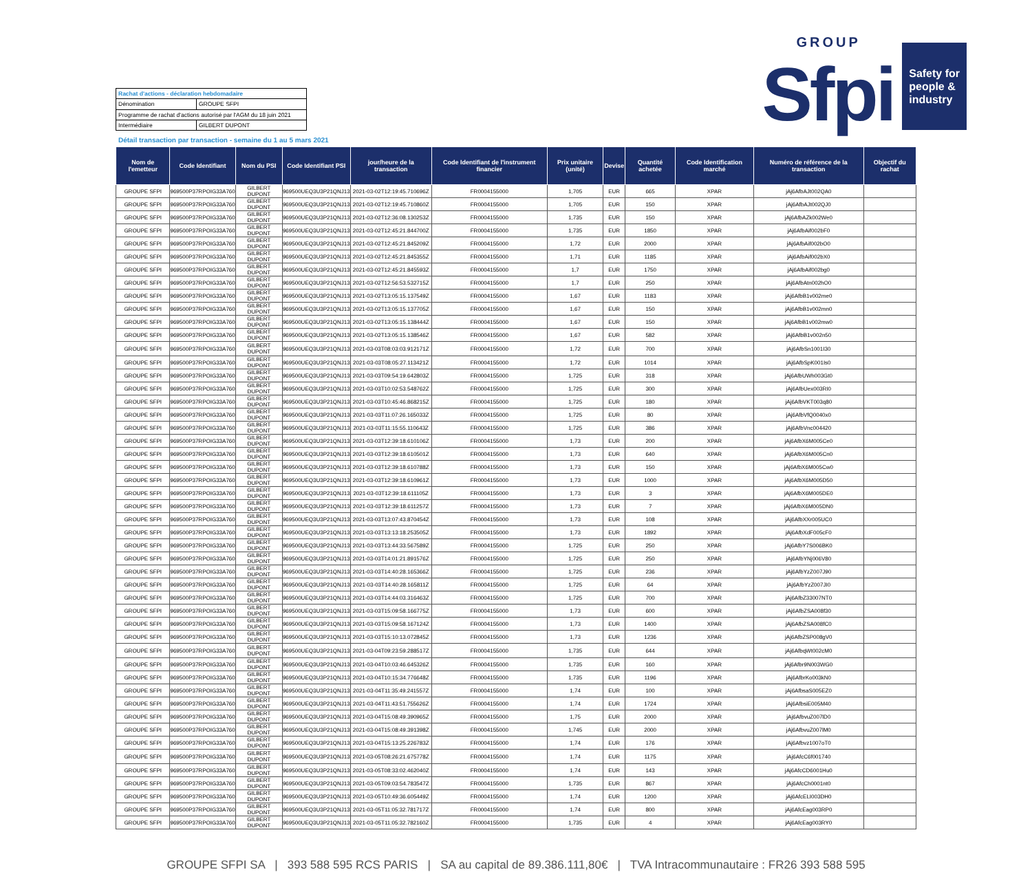| Rachat d'actions - déclaration hebdomadaire | |
| Dénomination | GROUPE SFPI |
| Programme de rachat d'actions autorisé par l'AGM du 18 juin 2021 | |
| Intermédiaire | GILBERT DUPONT |
GROUP
Sfpi
Safety for
people &
industry
Détail transaction par transaction - semaine du 1 au 5 mars 2021
| Nom de l'emetteur | Code Identifiant | Nom du PSI | Code Identifiant PSI | jour/heure de la transaction | Code Identifiant de l'instrument financier | Prix unitaire (unité) | Devise | Quantité achetée | Code Identification marché | Numéro de référence de la transaction | Objectif du rachat |
| --- | --- | --- | --- | --- | --- | --- | --- | --- | --- | --- | --- |
| GROUPE SFPI | 969500P37RPOIG33A760 | GILBERT DUPONT | 969500UEQ3U3P21QNJ13 | 2021-03-02T12:19:45.710696Z | FR0004155000 | 1,705 | EUR | 665 | XPAR | jAj6AfbAJt002QA0 | |
| GROUPE SFPI | 969500P37RPOIG33A760 | GILBERT DUPONT | 969500UEQ3U3P21QNJ13 | 2021-03-02T12:19:45.710860Z | FR0004155000 | 1,705 | EUR | 150 | XPAR | jAj6AfbAJt002QJ0 | |
| GROUPE SFPI | 969500P37RPOIG33A760 | GILBERT DUPONT | 969500UEQ3U3P21QNJ13 | 2021-03-02T12:36:08.130253Z | FR0004155000 | 1,735 | EUR | 150 | XPAR | jAj6AfbAZk002We0 | |
| GROUPE SFPI | 969500P37RPOIG33A760 | GILBERT DUPONT | 969500UEQ3U3P21QNJ13 | 2021-03-02T12:45:21.844700Z | FR0004155000 | 1,735 | EUR | 1850 | XPAR | jAj6AfbAif002bF0 | |
| GROUPE SFPI | 969500P37RPOIG33A760 | GILBERT DUPONT | 969500UEQ3U3P21QNJ13 | 2021-03-02T12:45:21.845209Z | FR0004155000 | 1,72 | EUR | 2000 | XPAR | jAj6AfbAif002bO0 | |
| GROUPE SFPI | 969500P37RPOIG33A760 | GILBERT DUPONT | 969500UEQ3U3P21QNJ13 | 2021-03-02T12:45:21.845355Z | FR0004155000 | 1,71 | EUR | 1185 | XPAR | jAj6AfbAif002bX0 | |
| GROUPE SFPI | 969500P37RPOIG33A760 | GILBERT DUPONT | 969500UEQ3U3P21QNJ13 | 2021-03-02T12:45:21.845593Z | FR0004155000 | 1,7 | EUR | 1750 | XPAR | jAj6AfbAif002bg0 | |
| GROUPE SFPI | 969500P37RPOIG33A760 | GILBERT DUPONT | 969500UEQ3U3P21QNJ13 | 2021-03-02T12:56:53.532715Z | FR0004155000 | 1,7 | EUR | 250 | XPAR | jAj6AfbAtn002hO0 | |
| GROUPE SFPI | 969500P37RPOIG33A760 | GILBERT DUPONT | 969500UEQ3U3P21QNJ13 | 2021-03-02T13:05:15.137549Z | FR0004155000 | 1,67 | EUR | 1183 | XPAR | jAj6AfbB1v002me0 | |
| GROUPE SFPI | 969500P37RPOIG33A760 | GILBERT DUPONT | 969500UEQ3U3P21QNJ13 | 2021-03-02T13:05:15.137705Z | FR0004155000 | 1,67 | EUR | 150 | XPAR | jAj6AfbB1v002mn0 | |
| GROUPE SFPI | 969500P37RPOIG33A760 | GILBERT DUPONT | 969500UEQ3U3P21QNJ13 | 2021-03-02T13:05:15.138444Z | FR0004155000 | 1,67 | EUR | 150 | XPAR | jAj6AfbB1v002mw0 | |
| GROUPE SFPI | 969500P37RPOIG33A760 | GILBERT DUPONT | 969500UEQ3U3P21QNJ13 | 2021-03-02T13:05:15.138546Z | FR0004155000 | 1,67 | EUR | 582 | XPAR | jAj6AfbB1v002n50 | |
| GROUPE SFPI | 969500P37RPOIG33A760 | GILBERT DUPONT | 969500UEQ3U3P21QNJ13 | 2021-03-03T08:03:03.912171Z | FR0004155000 | 1,72 | EUR | 700 | XPAR | jAj6AfbSn1001I30 | |
| GROUPE SFPI | 969500P37RPOIG33A760 | GILBERT DUPONT | 969500UEQ3U3P21QNJ13 | 2021-03-03T08:05:27.113421Z | FR0004155000 | 1,72 | EUR | 1014 | XPAR | jAj6AfbSpK001Is0 | |
| GROUPE SFPI | 969500P37RPOIG33A760 | GILBERT DUPONT | 969500UEQ3U3P21QNJ13 | 2021-03-03T09:54:19.642803Z | FR0004155000 | 1,725 | EUR | 318 | XPAR | jAj6AfbUWh003Gt0 | |
| GROUPE SFPI | 969500P37RPOIG33A760 | GILBERT DUPONT | 969500UEQ3U3P21QNJ13 | 2021-03-03T10:02:53.548762Z | FR0004155000 | 1,725 | EUR | 300 | XPAR | jAj6AfbUex003RI0 | |
| GROUPE SFPI | 969500P37RPOIG33A760 | GILBERT DUPONT | 969500UEQ3U3P21QNJ13 | 2021-03-03T10:45:46.868215Z | FR0004155000 | 1,725 | EUR | 180 | XPAR | jAj6AfbVKT003q80 | |
| GROUPE SFPI | 969500P37RPOIG33A760 | GILBERT DUPONT | 969500UEQ3U3P21QNJ13 | 2021-03-03T11:07:26.165033Z | FR0004155000 | 1,725 | EUR | 80 | XPAR | jAj6AfbVfQ0040x0 | |
| GROUPE SFPI | 969500P37RPOIG33A760 | GILBERT DUPONT | 969500UEQ3U3P21QNJ13 | 2021-03-03T11:15:55.110643Z | FR0004155000 | 1,725 | EUR | 386 | XPAR | jAj6AfbVnc004420 | |
| GROUPE SFPI | 969500P37RPOIG33A760 | GILBERT DUPONT | 969500UEQ3U3P21QNJ13 | 2021-03-03T12:39:18.610106Z | FR0004155000 | 1,73 | EUR | 200 | XPAR | jAj6AfbX6M005Ce0 | |
| GROUPE SFPI | 969500P37RPOIG33A760 | GILBERT DUPONT | 969500UEQ3U3P21QNJ13 | 2021-03-03T12:39:18.610501Z | FR0004155000 | 1,73 | EUR | 640 | XPAR | jAj6AfbX6M005Cn0 | |
| GROUPE SFPI | 969500P37RPOIG33A760 | GILBERT DUPONT | 969500UEQ3U3P21QNJ13 | 2021-03-03T12:39:18.610788Z | FR0004155000 | 1,73 | EUR | 150 | XPAR | jAj6AfbX6M005Cw0 | |
| GROUPE SFPI | 969500P37RPOIG33A760 | GILBERT DUPONT | 969500UEQ3U3P21QNJ13 | 2021-03-03T12:39:18.610961Z | FR0004155000 | 1,73 | EUR | 1000 | XPAR | jAj6AfbX6M005D50 | |
| GROUPE SFPI | 969500P37RPOIG33A760 | GILBERT DUPONT | 969500UEQ3U3P21QNJ13 | 2021-03-03T12:39:18.611105Z | FR0004155000 | 1,73 | EUR | 3 | XPAR | jAj6AfbX6M005DE0 | |
| GROUPE SFPI | 969500P37RPOIG33A760 | GILBERT DUPONT | 969500UEQ3U3P21QNJ13 | 2021-03-03T12:39:18.611257Z | FR0004155000 | 1,73 | EUR | 7 | XPAR | jAj6AfbX6M005DN0 | |
| GROUPE SFPI | 969500P37RPOIG33A760 | GILBERT DUPONT | 969500UEQ3U3P21QNJ13 | 2021-03-03T13:07:43.870454Z | FR0004155000 | 1,73 | EUR | 108 | XPAR | jAj6AfbXXr005UC0 | |
| GROUPE SFPI | 969500P37RPOIG33A760 | GILBERT DUPONT | 969500UEQ3U3P21QNJ13 | 2021-03-03T13:13:18.253505Z | FR0004155000 | 1,73 | EUR | 1892 | XPAR | jAj6AfbXdF005cF0 | |
| GROUPE SFPI | 969500P37RPOIG33A760 | GILBERT DUPONT | 969500UEQ3U3P21QNJ13 | 2021-03-03T13:44:33.567589Z | FR0004155000 | 1,725 | EUR | 250 | XPAR | jAj6AfbY7S006BK0 | |
| GROUPE SFPI | 969500P37RPOIG33A760 | GILBERT DUPONT | 969500UEQ3U3P21QNJ13 | 2021-03-03T14:01:21.891576Z | FR0004155000 | 1,725 | EUR | 250 | XPAR | jAj6AfbYNj006V80 | |
| GROUPE SFPI | 969500P37RPOIG33A760 | GILBERT DUPONT | 969500UEQ3U3P21QNJ13 | 2021-03-03T14:40:28.165366Z | FR0004155000 | 1,725 | EUR | 236 | XPAR | jAj6AfbYzZ007J90 | |
| GROUPE SFPI | 969500P37RPOIG33A760 | GILBERT DUPONT | 969500UEQ3U3P21QNJ13 | 2021-03-03T14:40:28.165811Z | FR0004155000 | 1,725 | EUR | 64 | XPAR | jAj6AfbYzZ007JI0 | |
| GROUPE SFPI | 969500P37RPOIG33A760 | GILBERT DUPONT | 969500UEQ3U3P21QNJ13 | 2021-03-03T14:44:03.316463Z | FR0004155000 | 1,725 | EUR | 700 | XPAR | jAj6AfbZ33007NT0 | |
| GROUPE SFPI | 969500P37RPOIG33A760 | GILBERT DUPONT | 969500UEQ3U3P21QNJ13 | 2021-03-03T15:09:58.166775Z | FR0004155000 | 1,73 | EUR | 600 | XPAR | jAj6AfbZSA008f30 | |
| GROUPE SFPI | 969500P37RPOIG33A760 | GILBERT DUPONT | 969500UEQ3U3P21QNJ13 | 2021-03-03T15:09:58.167124Z | FR0004155000 | 1,73 | EUR | 1400 | XPAR | jAj6AfbZSA008fC0 | |
| GROUPE SFPI | 969500P37RPOIG33A760 | GILBERT DUPONT | 969500UEQ3U3P21QNJ13 | 2021-03-03T15:10:13.072845Z | FR0004155000 | 1,73 | EUR | 1236 | XPAR | jAj6AfbZSP008gV0 | |
| GROUPE SFPI | 969500P37RPOIG33A760 | GILBERT DUPONT | 969500UEQ3U3P21QNJ13 | 2021-03-04T09:23:59.288517Z | FR0004155000 | 1,735 | EUR | 644 | XPAR | jAj6AfbqWt002cM0 | |
| GROUPE SFPI | 969500P37RPOIG33A760 | GILBERT DUPONT | 969500UEQ3U3P21QNJ13 | 2021-03-04T10:03:46.645326Z | FR0004155000 | 1,735 | EUR | 160 | XPAR | jAj6Afbr9N003WG0 | |
| GROUPE SFPI | 969500P37RPOIG33A760 | GILBERT DUPONT | 969500UEQ3U3P21QNJ13 | 2021-03-04T10:15:34.776648Z | FR0004155000 | 1,735 | EUR | 1196 | XPAR | jAj6AfbrKo003kN0 | |
| GROUPE SFPI | 969500P37RPOIG33A760 | GILBERT DUPONT | 969500UEQ3U3P21QNJ13 | 2021-03-04T11:35:49.241557Z | FR0004155000 | 1,74 | EUR | 100 | XPAR | jAj6AfbsaS005EZ0 | |
| GROUPE SFPI | 969500P37RPOIG33A760 | GILBERT DUPONT | 969500UEQ3U3P21QNJ13 | 2021-03-04T11:43:51.755626Z | FR0004155000 | 1,74 | EUR | 1724 | XPAR | jAj6AfbsiE005M40 | |
| GROUPE SFPI | 969500P37RPOIG33A760 | GILBERT DUPONT | 969500UEQ3U3P21QNJ13 | 2021-03-04T15:08:49.390965Z | FR0004155000 | 1,75 | EUR | 2000 | XPAR | jAj6AfbvuZ007lD0 | |
| GROUPE SFPI | 969500P37RPOIG33A760 | GILBERT DUPONT | 969500UEQ3U3P21QNJ13 | 2021-03-04T15:08:49.391398Z | FR0004155000 | 1,745 | EUR | 2000 | XPAR | jAj6AfbvuZ007lM0 | |
| GROUPE SFPI | 969500P37RPOIG33A760 | GILBERT DUPONT | 969500UEQ3U3P21QNJ13 | 2021-03-04T15:13:25.226783Z | FR0004155000 | 1,74 | EUR | 176 | XPAR | jAj6Afbvz1007oT0 | |
| GROUPE SFPI | 969500P37RPOIG33A760 | GILBERT DUPONT | 969500UEQ3U3P21QNJ13 | 2021-03-05T08:26:21.675778Z | FR0004155000 | 1,74 | EUR | 1175 | XPAR | jAj6AfcC6f001740 | |
| GROUPE SFPI | 969500P37RPOIG33A760 | GILBERT DUPONT | 969500UEQ3U3P21QNJ13 | 2021-03-05T08:33:02.462040Z | FR0004155000 | 1,74 | EUR | 143 | XPAR | jAj6AfcCD6001Hu0 | |
| GROUPE SFPI | 969500P37RPOIG33A760 | GILBERT DUPONT | 969500UEQ3U3P21QNJ13 | 2021-03-05T09:03:54.783547Z | FR0004155000 | 1,735 | EUR | 867 | XPAR | jAj6AfcCh0001nt0 | |
| GROUPE SFPI | 969500P37RPOIG33A760 | GILBERT DUPONT | 969500UEQ3U3P21QNJ13 | 2021-03-05T10:49:36.605449Z | FR0004155000 | 1,74 | EUR | 1200 | XPAR | jAj6AfcELI003DH0 | |
| GROUPE SFPI | 969500P37RPOIG33A760 | GILBERT DUPONT | 969500UEQ3U3P21QNJ13 | 2021-03-05T11:05:32.781717Z | FR0004155000 | 1,74 | EUR | 800 | XPAR | jAj6AfcEag003RP0 | |
| GROUPE SFPI | 969500P37RPOIG33A760 | GILBERT DUPONT | 969500UEQ3U3P21QNJ13 | 2021-03-05T11:05:32.782160Z | FR0004155000 | 1,735 | EUR | 4 | XPAR | jAj6AfcEag003RY0 | |
GROUPE SFPI SA | 393 588 595 RCS PARIS | SA au capital de 89.386.111,80€ | TVA Intracommunautaire : FR26 393 588 595